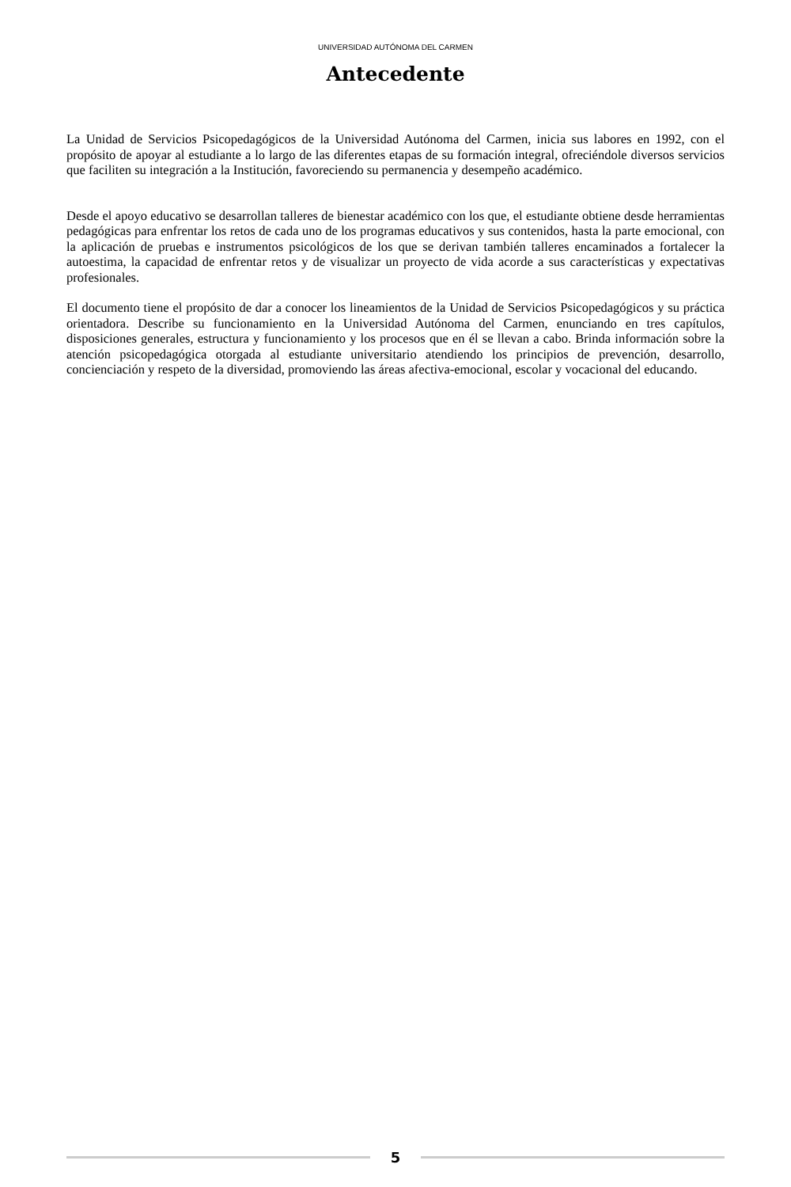UNIVERSIDAD AUTÓNOMA DEL CARMEN
Antecedente
La Unidad de Servicios Psicopedagógicos de la Universidad Autónoma del Carmen, inicia sus labores en 1992, con el propósito de apoyar al estudiante a lo largo de las diferentes etapas de su formación integral, ofreciéndole diversos servicios que faciliten su integración a la Institución, favoreciendo su permanencia y desempeño académico.
Desde el apoyo educativo se desarrollan talleres de bienestar académico con los que, el estudiante obtiene desde herramientas pedagógicas para enfrentar los retos de cada uno de los programas educativos y sus contenidos, hasta la parte emocional, con la aplicación de pruebas e instrumentos psicológicos de los que se derivan también talleres encaminados a fortalecer la autoestima, la capacidad de enfrentar retos y de visualizar un proyecto de vida acorde a sus características y expectativas profesionales.
El documento tiene el propósito de dar a conocer los lineamientos de la Unidad de Servicios Psicopedagógicos y su práctica orientadora. Describe su funcionamiento en la Universidad Autónoma del Carmen, enunciando en tres capítulos, disposiciones generales, estructura y funcionamiento y los procesos que en él se llevan a cabo. Brinda información sobre la atención psicopedagógica otorgada al estudiante universitario atendiendo los principios de prevención, desarrollo, concienciación y respeto de la diversidad, promoviendo las áreas afectiva-emocional, escolar y vocacional del educando.
5